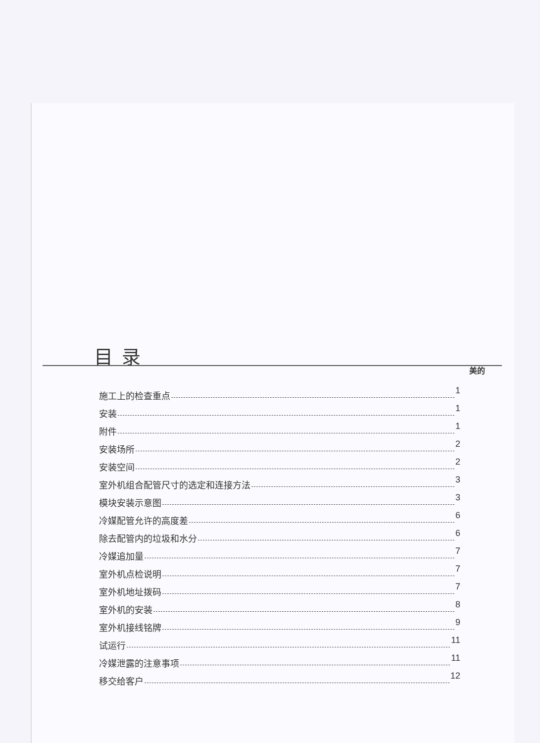目录
美的
施工上的检查重点 1
安装 1
附件 1
安装场所 2
安装空间 2
室外机组合配管尺寸的选定和连接方法 3
模块安装示意图 3
冷媒配管允许的高度差 6
除去配管内的垃圾和水分 6
冷媒追加量 7
室外机点检说明 7
室外机地址拨码 7
室外机的安装 8
室外机接线铭牌 9
试运行 11
冷媒泄露的注意事项 11
移交给客户 12